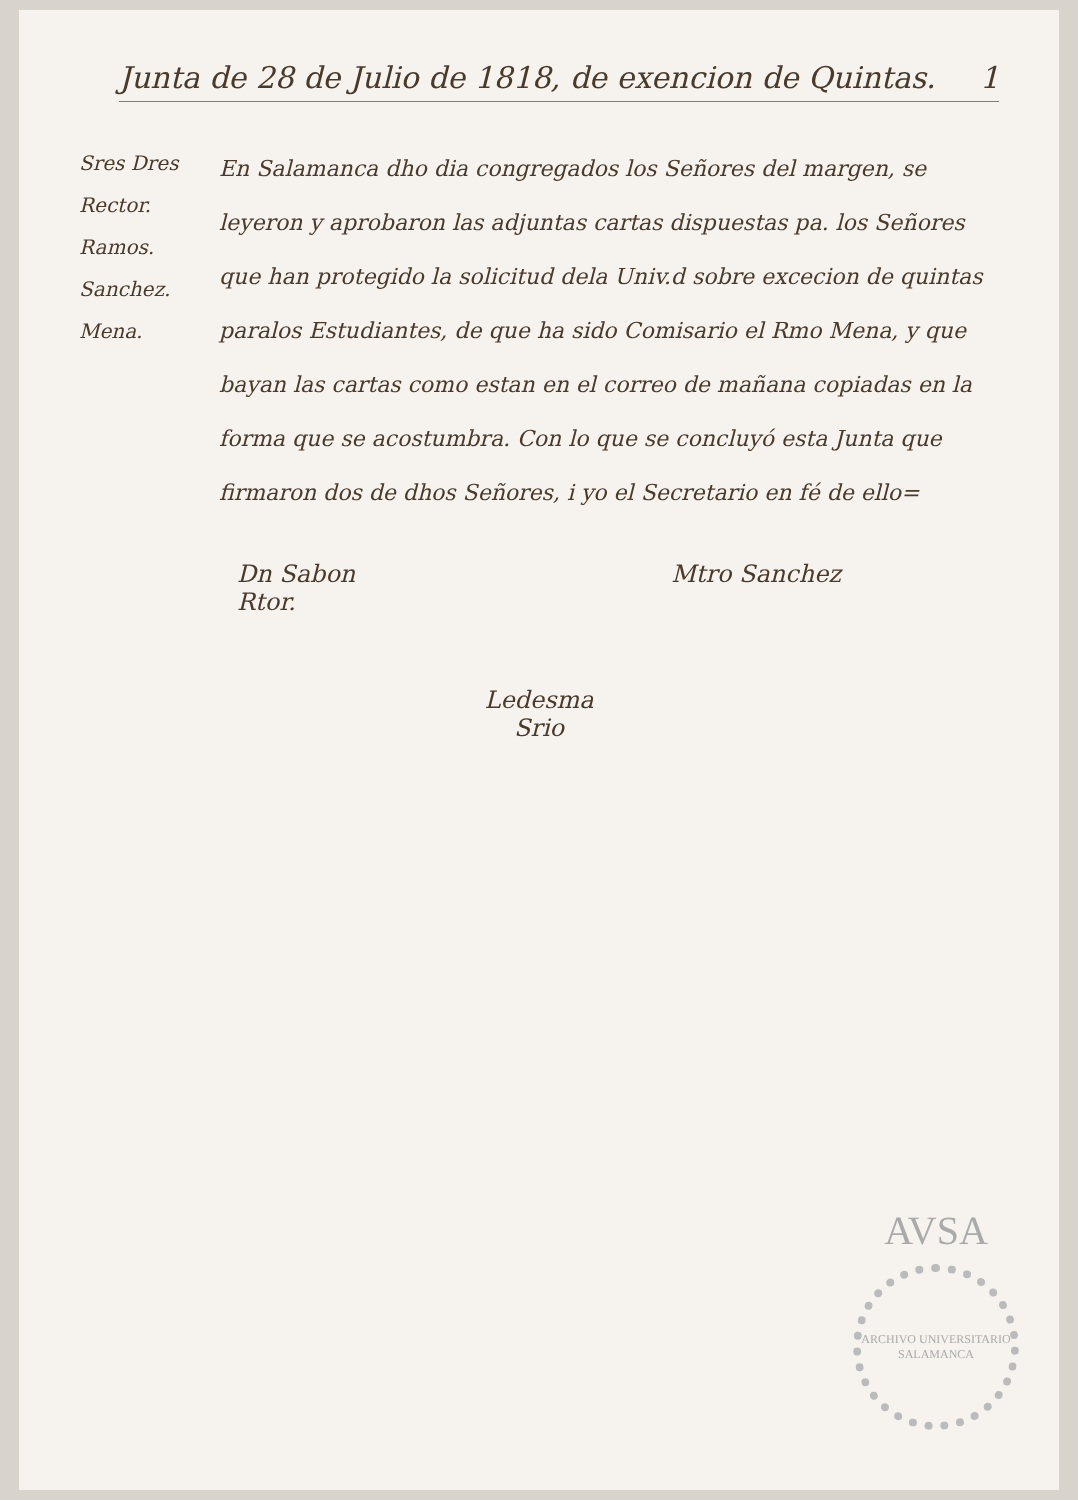Junta de 28 de Julio de 1818, de exencion de Quintas. 1
Sres Dres
Rector.
Ramos.
Sanchez.
Mena.
En Salamanca dho dia congregados los Señores del margen, se leyeron y aprobaron las adjuntas cartas dispuestas pa. los Señores que han protegido la solicitud dela Univ.d sobre excecion de quintas paralos Estudiantes, de que ha sido Comisario el Rmo Mena, y que bayan las cartas como estan en el correo de mañana copiadas en la forma que se acostumbra. Con lo que se concluyó esta Junta que firmaron dos de dhos Señores, i yo el Secretario en fé de ello=
Dn Sabon
Rtor.
Mtro Sanchez
Ledesma
Srio
AVSA
ARCHIVO UNIVERSITARIO SALAMANCA